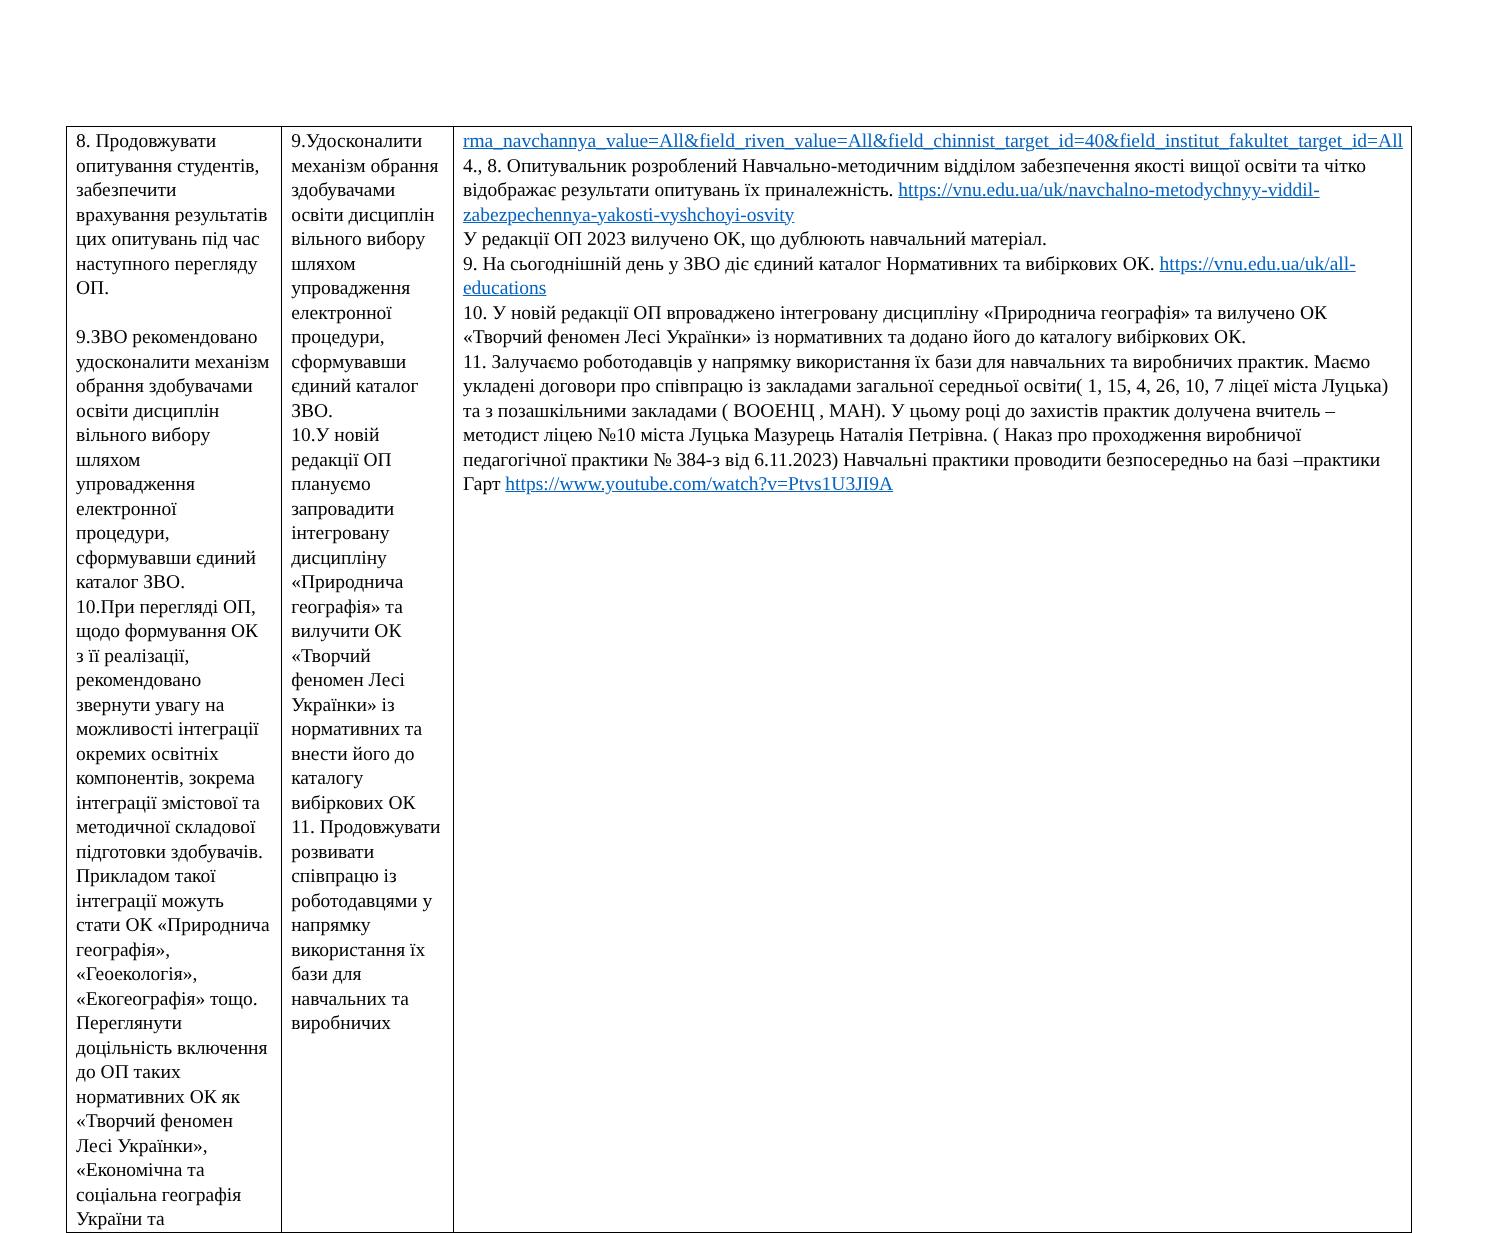| 8. Продовжувати опитування студентів, забезпечити врахування результатів цих опитувань під час наступного перегляду ОП. 9.ЗВО рекомендовано удосконалити механізм обрання здобувачами освіти дисциплін вільного вибору шляхом упровадження електронної процедури, сформувавши єдиний каталог ЗВО. 10.При перегляді ОП, щодо формування ОК з її реалізації, рекомендовано звернути увагу на можливості інтеграції окремих освітніх компонентів, зокрема інтеграції змістової та методичної складової підготовки здобувачів. Прикладом такої інтеграції можуть стати ОК «Природнича географія», «Геоекологія», «Екогеографія» тощо. Переглянути доцільність включення до ОП таких нормативних ОК як «Творчий феномен Лесі Українки», «Економічна та соціальна географія України та | 9.Удосконалити механізм обрання здобувачами освіти дисциплін вільного вибору шляхом упровадження електронної процедури, сформувавши єдиний каталог ЗВО. 10.У новій редакції ОП плануємо запровадити інтегровану дисципліну «Природнича географія» та вилучити ОК «Творчий феномен Лесі Українки» із нормативних та внести його до каталогу вибіркових ОК 11. Продовжувати розвивати співпрацю із роботодавцями у напрямку використання їх бази для навчальних та виробничих | rma_navchannya_value=All&field_riven_value=All&field_chinnist_target_id=40&field_institut_fakultet_target_id=All 4., 8. Опитувальник розроблений Навчально-методичним відділом забезпечення якості вищої освіти та чітко відображає результати опитувань їх приналежність. https://vnu.edu.ua/uk/navchalno-metodychnyy-viddil-zabezpechennya-yakosti-vyshchoyi-osvity У редакції ОП 2023 вилучено ОК, що дублюють навчальний матеріал. 9. На сьогоднішній день у ЗВО діє єдиний каталог Нормативних та вибіркових ОК. https://vnu.edu.ua/uk/all-educations 10. У новій редакції ОП впроваджено інтегровану дисципліну «Природнича географія» та вилучено ОК «Творчий феномен Лесі Українки» із нормативних та додано його до каталогу вибіркових ОК. 11. Залучаємо роботодавців у напрямку використання їх бази для навчальних та виробничих практик. Маємо укладені договори про співпрацю із закладами загальної середньої освіти( 1, 15, 4, 26, 10, 7 ліцеї міста Луцька) та з позашкільними закладами ( ВООЕНЦ , МАН). У цьому році до захистів практик долучена вчитель –методист ліцею №10 міста Луцька Мазурець Наталія Петрівна. ( Наказ про проходження виробничої педагогічної практики № 384-з від 6.11.2023) Навчальні практики проводити безпосередньо на базі –практики Гарт https://www.youtube.com/watch?v=Ptvs1U3JI9A |